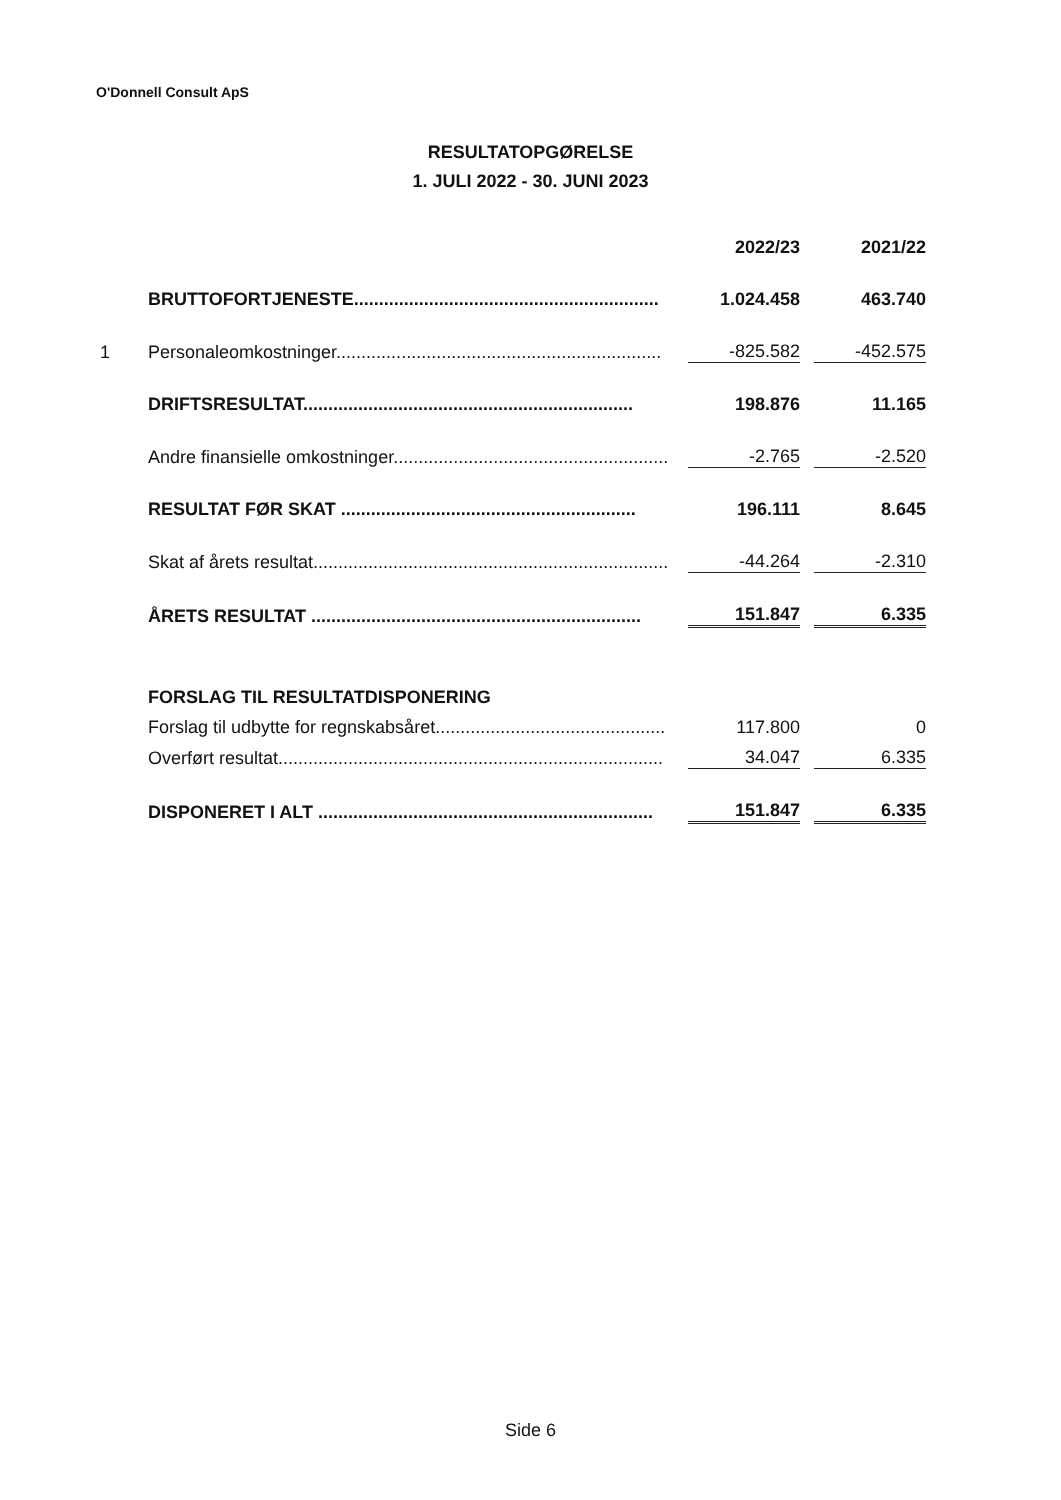O'Donnell Consult ApS
RESULTATOPGØRELSE
1. JULI 2022 - 30. JUNI 2023
| | | 2022/23 | | 2021/22 |
| --- | --- | --- | --- | --- |
| | BRUTTOFORTJENESTE............................................................. | 1.024.458 | | 463.740 |
| 1 | Personaleomkostninger................................................................. | -825.582 | | -452.575 |
| | DRIFTSRESULTAT.................................................................. | 198.876 | | 11.165 |
| | Andre finansielle omkostninger....................................................... | -2.765 | | -2.520 |
| | RESULTAT FØR SKAT ........................................................... | 196.111 | | 8.645 |
| | Skat af årets resultat....................................................................... | -44.264 | | -2.310 |
| | ÅRETS RESULTAT .................................................................. | 151.847 | | 6.335 |
| | FORSLAG TIL RESULTATDISPONERING | | | |
| | Forslag til udbytte for regnskabsåret.............................................. | 117.800 | | 0 |
| | Overført resultat............................................................................. | 34.047 | | 6.335 |
| | DISPONERET I ALT ................................................................... | 151.847 | | 6.335 |
Side 6